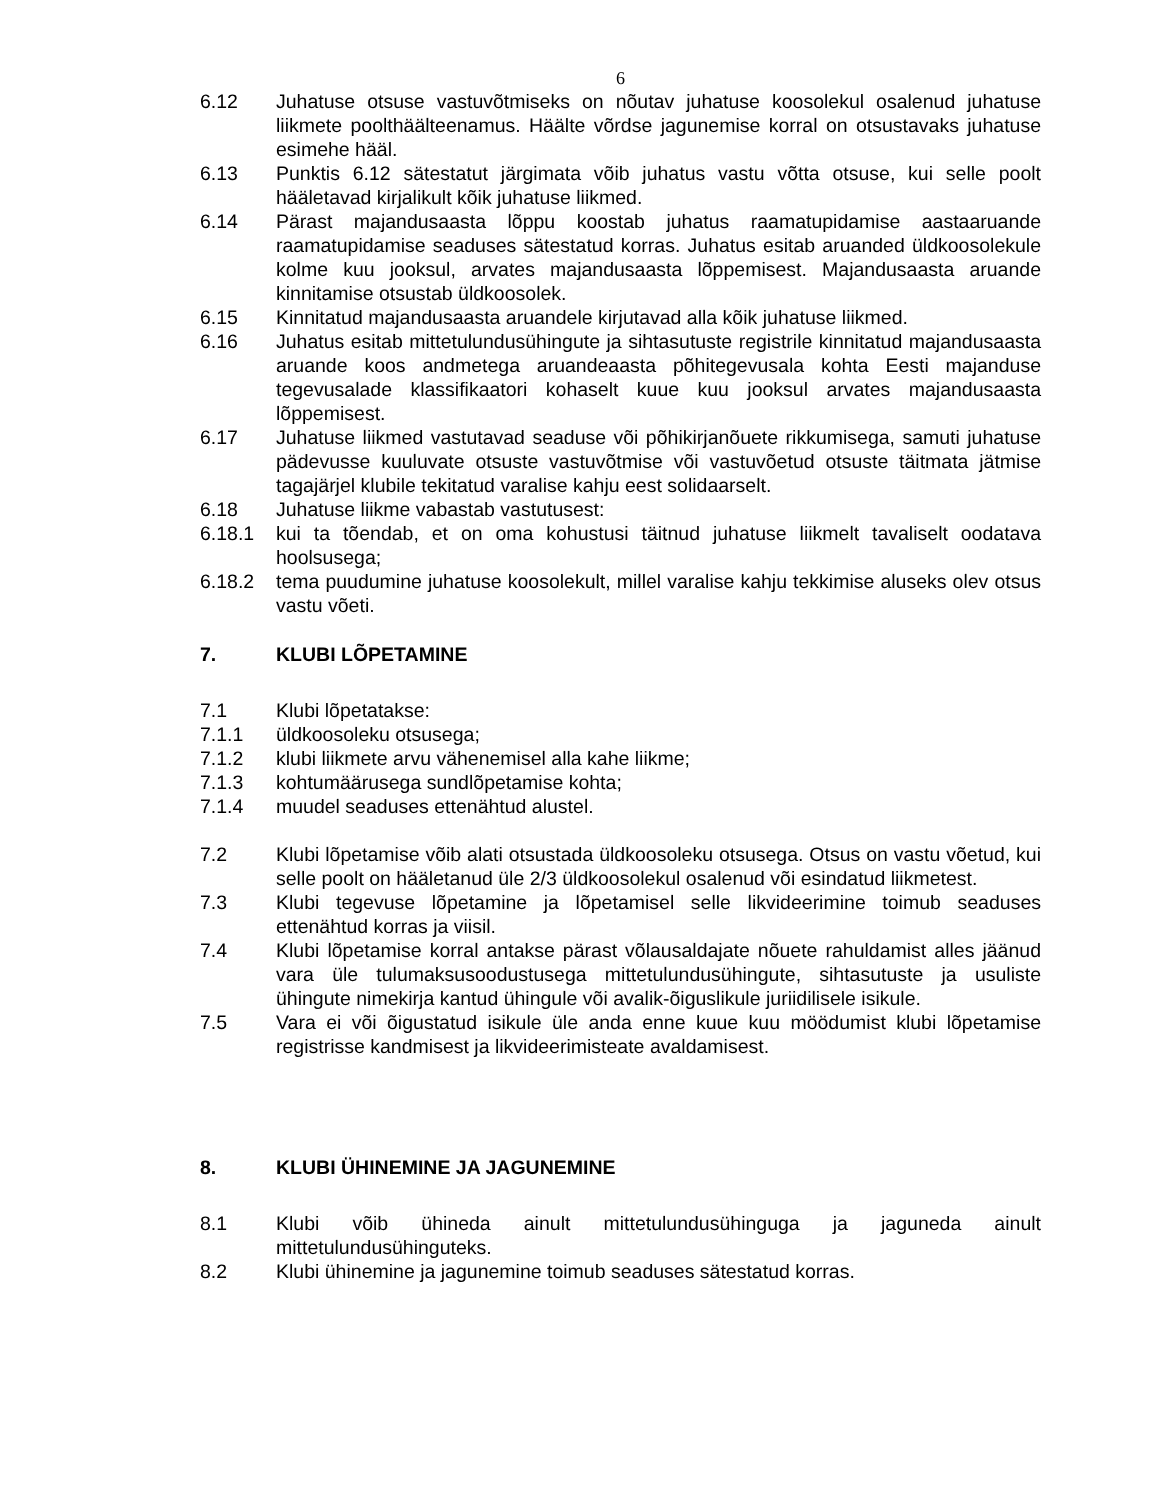6
6.12 Juhatuse otsuse vastuvõtmiseks on nõutav juhatuse koosolekul osalenud juhatuse liikmete poolthäälteenamus. Häälte võrdse jagunemise korral on otsustavaks juhatuse esimehe hääl.
6.13 Punktis 6.12 sätestatut järgimata võib juhatus vastu võtta otsuse, kui selle poolt hääletavad kirjalikult kõik juhatuse liikmed.
6.14 Pärast majandusaasta lõppu koostab juhatus raamatupidamise aastaaruande raamatupidamise seaduses sätestatud korras. Juhatus esitab aruanded üldkoosolekule kolme kuu jooksul, arvates majandusaasta lõppemisest. Majandusaasta aruande kinnitamise otsustab üldkoosolek.
6.15 Kinnitatud majandusaasta aruandele kirjutavad alla kõik juhatuse liikmed.
6.16 Juhatus esitab mittetulundusühingute ja sihtasutuste registrile kinnitatud majandusaasta aruande koos andmetega aruandeaasta põhitegevusala kohta Eesti majanduse tegevusalade klassifikaatori kohaselt kuue kuu jooksul arvates majandusaasta lõppemisest.
6.17 Juhatuse liikmed vastutavad seaduse või põhikirjanõuete rikkumisega, samuti juhatuse pädevusse kuuluvate otsuste vastuvõtmise või vastuvõetud otsuste täitmata jätmise tagajärjel klubile tekitatud varalise kahju eest solidaarselt.
6.18 Juhatuse liikme vabastab vastutusest:
6.18.1 kui ta tõendab, et on oma kohustusi täitnud juhatuse liikmelt tavaliselt oodatava hoolsusega;
6.18.2 tema puudumine juhatuse koosolekult, millel varalise kahju tekkimise aluseks olev otsus vastu võeti.
7. KLUBI LÕPETAMINE
7.1 Klubi lõpetatakse:
7.1.1 üldkoosoleku otsusega;
7.1.2 klubi liikmete arvu vähenemisel alla kahe liikme;
7.1.3 kohtumäärusega sundlõpetamise kohta;
7.1.4 muudel seaduses ettenähtud alustel.
7.2 Klubi lõpetamise võib alati otsustada üldkoosoleku otsusega. Otsus on vastu võetud, kui selle poolt on hääletanud üle 2/3 üldkoosolekul osalenud või esindatud liikmetest.
7.3 Klubi tegevuse lõpetamine ja lõpetamisel selle likvideerimine toimub seaduses ettenähtud korras ja viisil.
7.4 Klubi lõpetamise korral antakse pärast võlausaldajate nõuete rahuldamist alles jäänud vara üle tulumaksusoodustusega mittetulundusühingute, sihtasutuste ja usuliste ühingute nimekirja kantud ühingule või avalik-õiguslikule juriidilisele isikule.
7.5 Vara ei või õigustatud isikule üle anda enne kuue kuu möödumist klubi lõpetamise registrisse kandmisest ja likvideerimisteate avaldamisest.
8. KLUBI ÜHINEMINE JA JAGUNEMINE
8.1 Klubi võib ühineda ainult mittetulundusühinguga ja jaguneda ainult mittetulundusühinguteks.
8.2 Klubi ühinemine ja jagunemine toimub seaduses sätestatud korras.